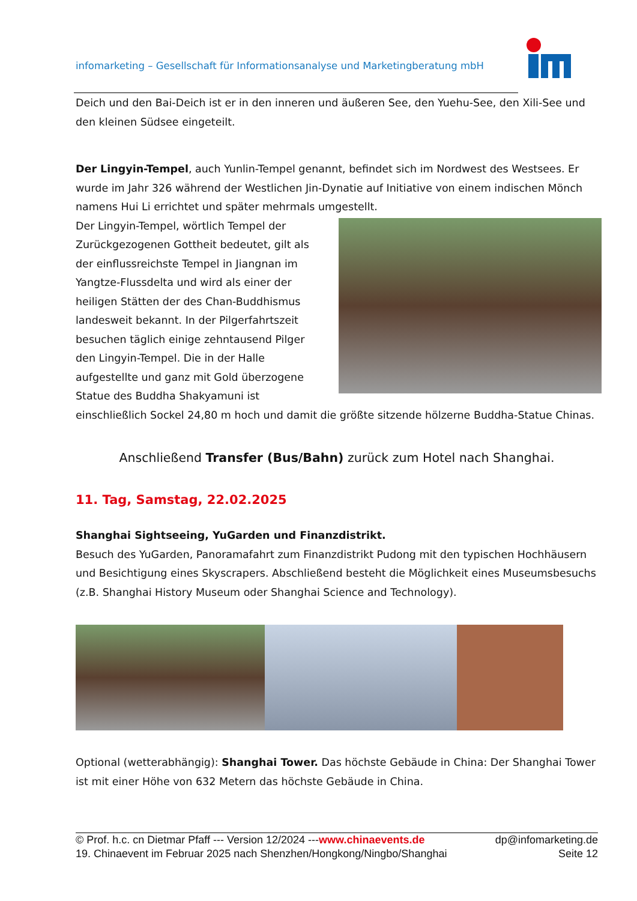infomarketing – Gesellschaft für Informationsanalyse und Marketingberatung mbH
Deich und den Bai-Deich ist er in den inneren und äußeren See, den Yuehu-See, den Xili-See und den kleinen Südsee eingeteilt.
Der Lingyin-Tempel, auch Yunlin-Tempel genannt, befindet sich im Nordwest des Westsees. Er wurde im Jahr 326 während der Westlichen Jin-Dynatie auf Initiative von einem indischen Mönch namens Hui Li errichtet und später mehrmals umgestellt.
Der Lingyin-Tempel, wörtlich Tempel der Zurückgezogenen Gottheit bedeutet, gilt als der einflussreichste Tempel in Jiangnan im Yangtze-Flussdelta und wird als einer der heiligen Stätten der des Chan-Buddhismus landesweit bekannt. In der Pilgerfahrtszeit besuchen täglich einige zehntausend Pilger den Lingyin-Tempel. Die in der Halle aufgestellte und ganz mit Gold überzogene Statue des Buddha Shakyamuni ist einschließlich Sockel 24,80 m hoch und damit die größte sitzende hölzerne Buddha-Statue Chinas.
Anschließend Transfer (Bus/Bahn) zurück zum Hotel nach Shanghai.
11. Tag, Samstag, 22.02.2025
Shanghai Sightseeing, YuGarden und Finanzdistrikt.
Besuch des YuGarden, Panoramafahrt zum Finanzdistrikt Pudong mit den typischen Hochhäusern und Besichtigung eines Skyscrapers. Abschließend besteht die Möglichkeit eines Museumsbesuchs (z.B. Shanghai History Museum oder Shanghai Science and Technology).
Optional (wetterabhängig): Shanghai Tower. Das höchste Gebäude in China: Der Shanghai Tower ist mit einer Höhe von 632 Metern das höchste Gebäude in China.
© Prof. h.c. cn Dietmar Pfaff --- Version 12/2024 ---www.chinaevents.de dp@infomarketing.de
19. Chinaevent im Februar 2025 nach Shenzhen/Hongkong/Ningbo/Shanghai Seite 12